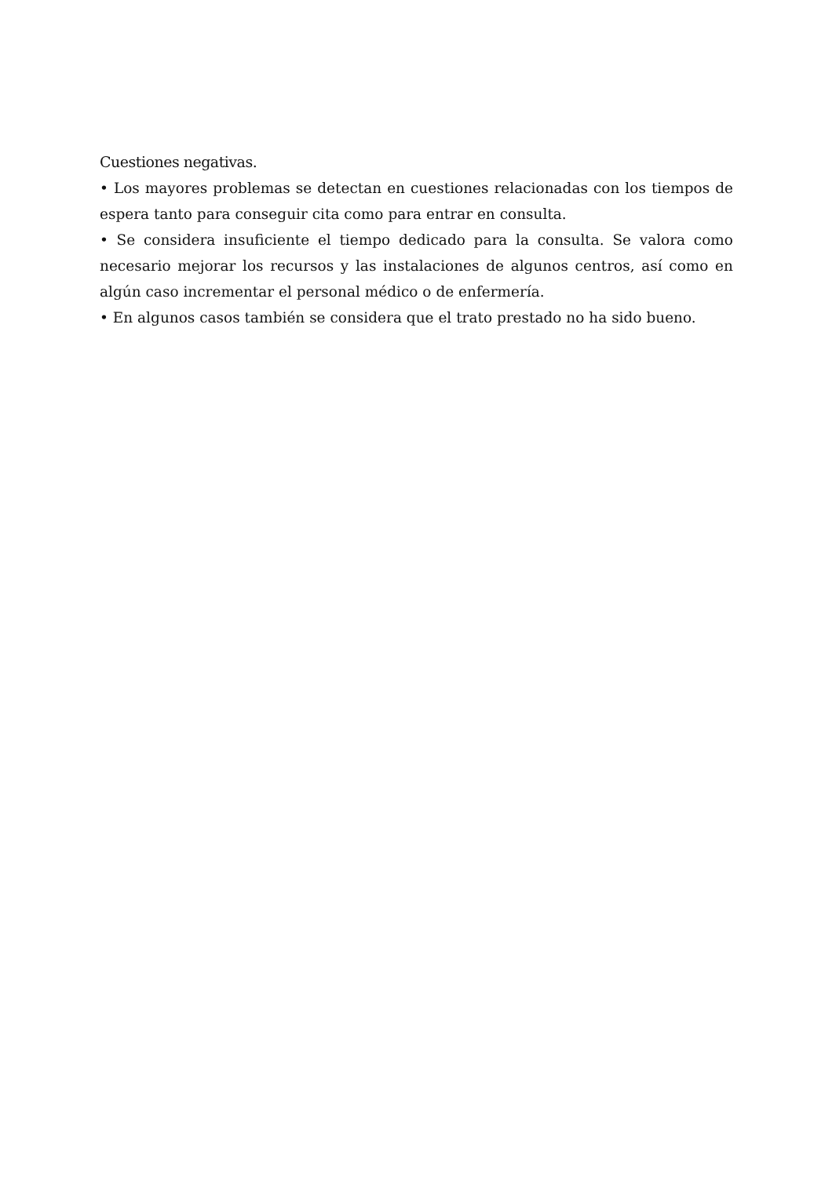Cuestiones negativas.
• Los mayores problemas se detectan en cuestiones relacionadas con los tiempos de espera tanto para conseguir cita como para entrar en consulta.
• Se considera insuficiente el tiempo dedicado para la consulta. Se valora como necesario mejorar los recursos y las instalaciones de algunos centros, así como en algún caso incrementar el personal médico o de enfermería.
• En algunos casos también se considera que el trato prestado no ha sido bueno.